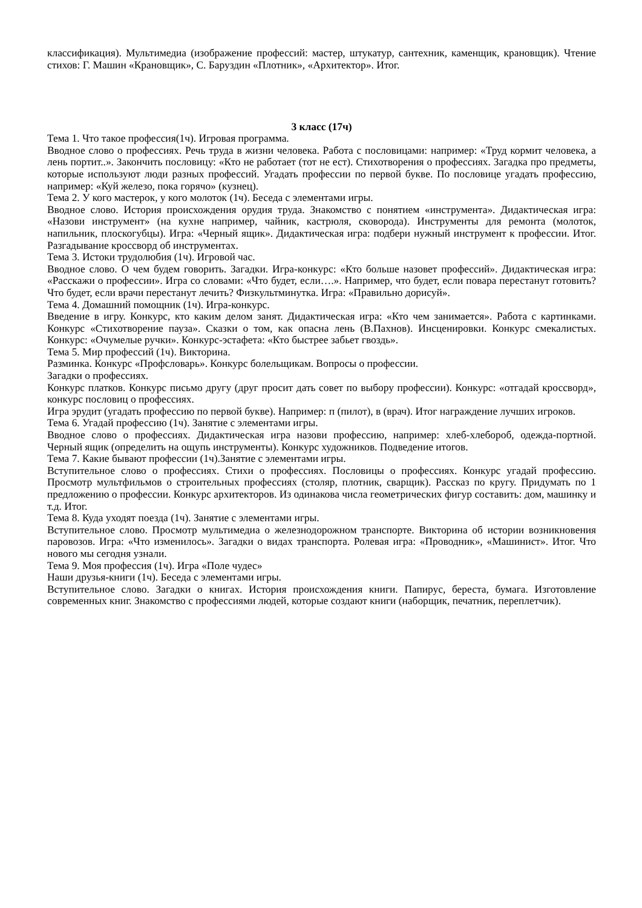классификация). Мультимедиа (изображение профессий: мастер, штукатур, сантехник, каменщик, крановщик). Чтение стихов: Г. Машин «Крановщик», С. Баруздин «Плотник», «Архитектор». Итог.
3 класс (17ч)
Тема 1. Что такое профессия(1ч). Игровая программа.
Вводное слово о профессиях. Речь труда в жизни человека. Работа с пословицами: например: «Труд кормит человека, а лень портит..». Закончить пословицу: «Кто не работает (тот не ест). Стихотворения о профессиях. Загадка про предметы, которые используют люди разных профессий. Угадать профессии по первой букве. По пословице угадать профессию, например: «Куй железо, пока горячо» (кузнец).
Тема 2. У кого мастерок, у кого молоток (1ч). Беседа с элементами игры.
Вводное слово. История происхождения орудия труда. Знакомство с понятием «инструмента». Дидактическая игра: «Назови инструмент» (на кухне например, чайник, кастрюля, сковорода). Инструменты для ремонта (молоток, напильник, плоскогубцы). Игра: «Черный ящик». Дидактическая игра: подбери нужный инструмент к профессии. Итог. Разгадывание кроссворд об инструментах.
Тема 3. Истоки трудолюбия (1ч). Игровой час.
Вводное слово. О чем будем говорить. Загадки. Игра-конкурс: «Кто больше назовет профессий». Дидактическая игра: «Расскажи о профессии». Игра со словами: «Что будет, если….». Например, что будет, если повара перестанут готовить? Что будет, если врачи перестанут лечить? Физкультминутка. Игра: «Правильно дорисуй».
Тема 4. Домашний помощник (1ч). Игра-конкурс.
Введение в игру. Конкурс, кто каким делом занят. Дидактическая игра: «Кто чем занимается». Работа с картинками. Конкурс «Стихотворение пауза». Сказки о том, как опасна лень (В.Пахнов). Инсценировки. Конкурс смекалистых. Конкурс: «Очумелые ручки». Конкурс-эстафета: «Кто быстрее забьет гвоздь».
Тема 5. Мир профессий (1ч). Викторина.
Разминка. Конкурс «Профсловарь». Конкурс болельщикам. Вопросы о профессии.
Загадки о профессиях.
Конкурс платков. Конкурс письмо другу (друг просит дать совет по выбору профессии). Конкурс: «отгадай кроссворд», конкурс пословиц о профессиях.
Игра эрудит (угадать профессию по первой букве). Например: п (пилот), в (врач). Итог награждение лучших игроков.
Тема 6. Угадай профессию (1ч). Занятие с элементами игры.
Вводное слово о профессиях. Дидактическая игра назови профессию, например: хлеб-хлебороб, одежда-портной. Черный ящик (определить на ощупь инструменты). Конкурс художников. Подведение итогов.
Тема 7. Какие бывают профессии (1ч).Занятие с элементами игры.
Вступительное слово о профессиях. Стихи о профессиях. Пословицы о профессиях. Конкурс угадай профессию. Просмотр мультфильмов о строительных профессиях (столяр, плотник, сварщик). Рассказ по кругу. Придумать по 1 предложению о профессии. Конкурс архитекторов. Из одинакова числа геометрических фигур составить: дом, машинку и т.д. Итог.
Тема 8. Куда уходят поезда (1ч). Занятие с элементами игры.
Вступительное слово. Просмотр мультимедиа о железнодорожном транспорте. Викторина об истории возникновения паровозов. Игра: «Что изменилось». Загадки о видах транспорта. Ролевая игра: «Проводник», «Машинист». Итог. Что нового мы сегодня узнали.
Тема 9. Моя профессия (1ч). Игра «Поле чудес»
Наши друзья-книги (1ч). Беседа с элементами игры.
Вступительное слово. Загадки о книгах. История происхождения книги. Папирус, береста, бумага. Изготовление современных книг. Знакомство с профессиями людей, которые создают книги (наборщик, печатник, переплетчик).